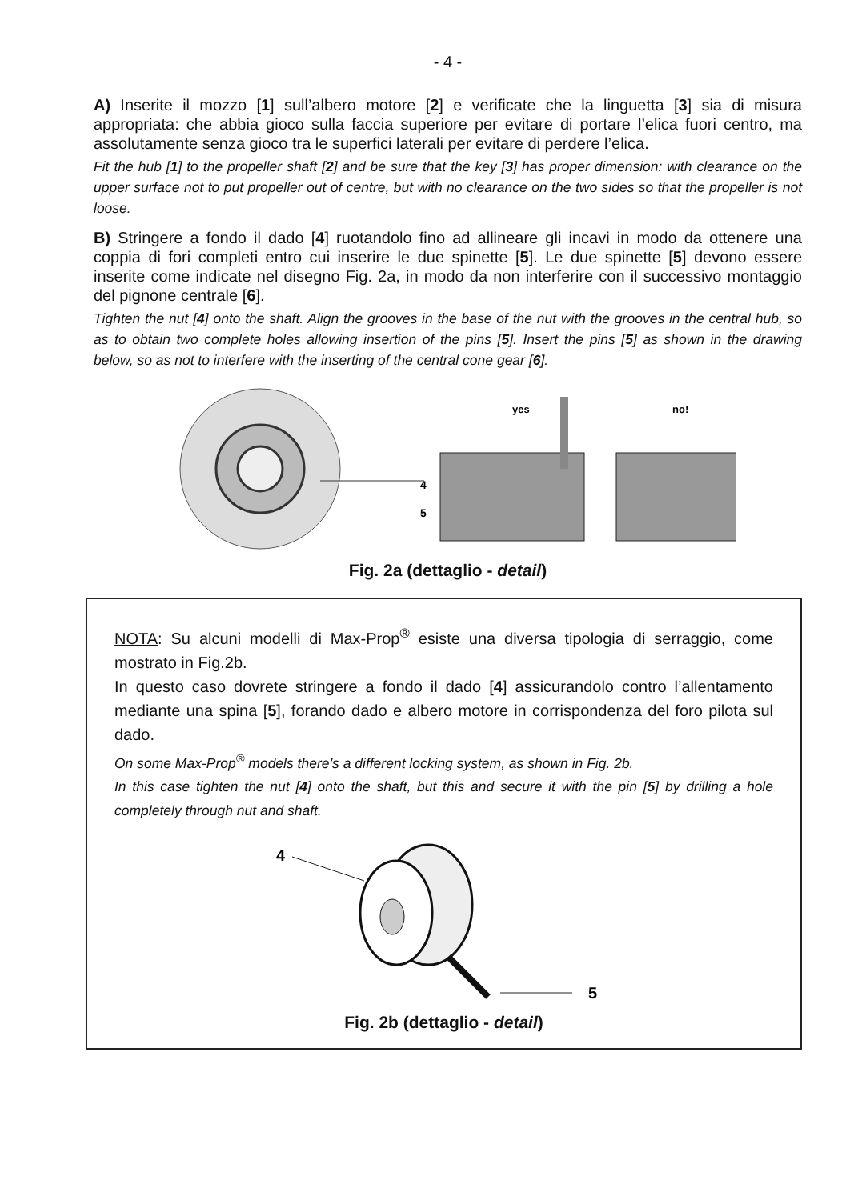- 4 -
A) Inserite il mozzo [1] sull’albero motore [2] e verificate che la linguetta [3] sia di misura appropriata: che abbia gioco sulla faccia superiore per evitare di portare l’elica fuori centro, ma assolutamente senza gioco tra le superfici laterali per evitare di perdere l’elica.
Fit the hub [1] to the propeller shaft [2] and be sure that the key [3] has proper dimension: with clearance on the upper surface not to put propeller out of centre, but with no clearance on the two sides so that the propeller is not loose.
B) Stringere a fondo il dado [4] ruotandolo fino ad allineare gli incavi in modo da ottenere una coppia di fori completi entro cui inserire le due spinette [5]. Le due spinette [5] devono essere inserite come indicate nel disegno Fig. 2a, in modo da non interferire con il successivo montaggio del pignone centrale [6].
Tighten the nut [4] onto the shaft. Align the grooves in the base of the nut with the grooves in the central hub, so as to obtain two complete holes allowing insertion of the pins [5]. Insert the pins [5] as shown in the drawing below, so as not to interfere with the inserting of the central cone gear [6].
4
5
yes
no!
Fig. 2a (dettaglio - detail)
NOTA: Su alcuni modelli di Max-Prop<sup>®</sup> esiste una diversa tipologia di serraggio, come mostrato in Fig.2b.
In questo caso dovrete stringere a fondo il dado [4] assicurandolo contro l’allentamento mediante una spina [5], forando dado e albero motore in corrispondenza del foro pilota sul dado.
On some Max-Prop<sup>®</sup> models there’s a different locking system, as shown in Fig. 2b.
In this case tighten the nut [4] onto the shaft, but this and secure it with the pin [5] by drilling a hole completely through nut and shaft.
4
5
Fig. 2b (dettaglio - detail)